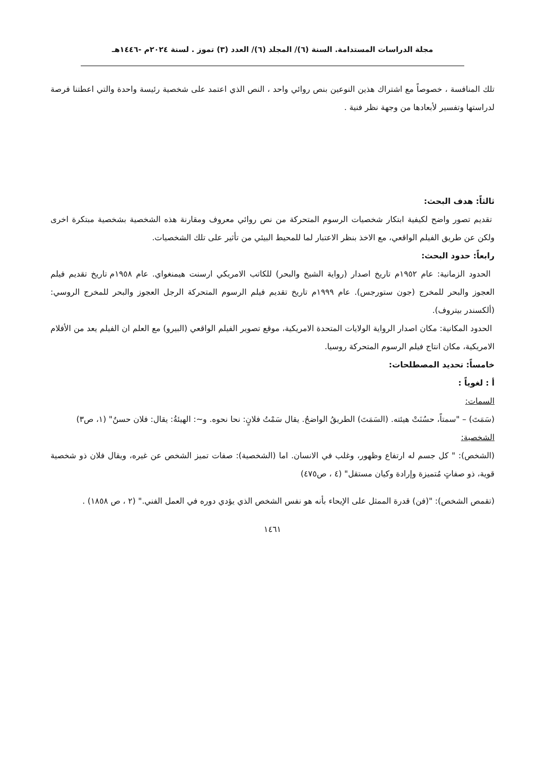مجلة الدراسات المستدامة. السنة (٦)/ المجلد (٦)/ العدد (٣) تموز . لسنة ٢٠٢٤م -١٤٤٦هـ
تلك المنافسة ، خصوصاً مع اشتراك هذين النوعين بنص روائي واحد ، النص الذي اعتمد على شخصية رئيسة واحدة والتي اعطتنا فرصة لدراستها وتفسير لأبعادها من وجهة نظر فنية .
ثالثاً: هدف البحث:
تقديم تصور واضح لكيفية ابتكار شخصيات الرسوم المتحركة من نص روائي معروف ومقارنة هذه الشخصية بشخصية مبتكرة اخرى ولكن عن طريق الفيلم الواقعي، مع الاخذ بنظر الاعتبار لما للمحيط البيئي من تأثير على تلك الشخصيات.
رابعاً: حدود البحث:
الحدود الزمانية: عام ١٩٥٢م تاريخ اصدار (رواية الشيخ والبحر) للكاتب الامريكي ارسنت هيمنغواي. عام ١٩٥٨م تاريخ تقديم فيلم العجوز والبحر للمخرج (جون ستورجس). عام ١٩٩٩م تاريخ تقديم فيلم الرسوم المتحركة الرجل العجوز والبحر للمخرج الروسي: (ألكسندر بيتروف).
الحدود المكانية: مكان اصدار الرواية الولايات المتحدة الامريكية، موقع تصوير الفيلم الواقعي (البيرو) مع العلم ان الفيلم يعد من الأفلام الامريكية، مكان انتاج فيلم الرسوم المتحركة روسيا.
خامساً: تحديد المصطلحات:
أ : لغوياً :
السمات:
(سَمَتَ) – "سمتاً، حسُنَتْ هيئته. (السَمَتَ) الطريقُ الواضحُ. يقال سَمْتُ فلانٍ: نحا نحوه. و~: الهيئةُ: يقال: فلان حسنٌ" (١، ص٣)
الشخصية:
(الشخص): " كل جسم له ارتفاع وظهور، وغلب في الانسان. اما (الشخصية): صفات تميز الشخص عن غيره، ويقال فلان ذو شخصية قوية، ذو صفاتٍ مُتميزة وإرادة وكيان مستقل" (٤ ، ص٤٧٥)
(تقمص الشخص): "(فن) قدرة الممثل على الإيحاء بأنه هو نفس الشخص الذي يؤدي دوره في العمل الفني." (٢ ، ص ١٨٥٨) .
١٤٦١